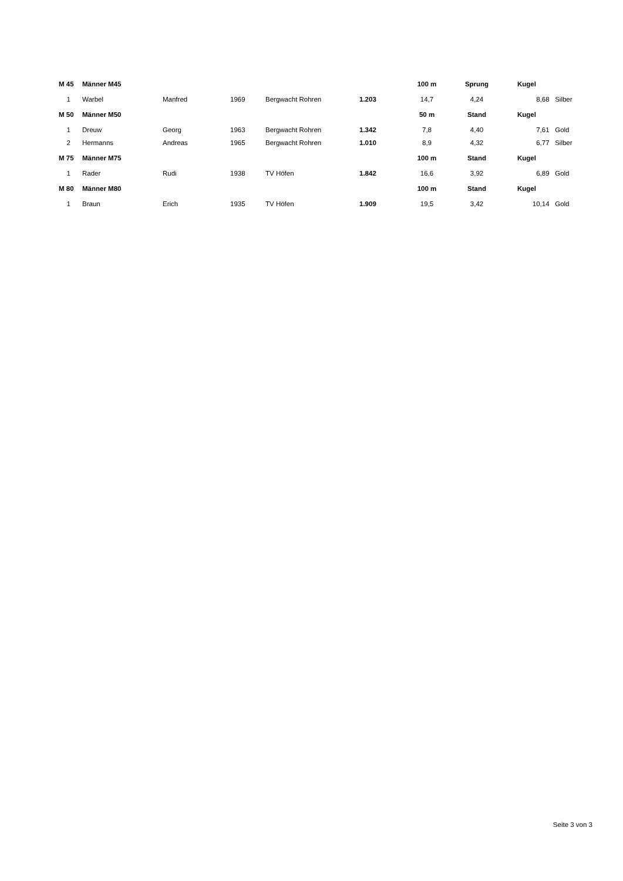| M 45 | | Männer M45 | | | | | 100 m | Sprung | Kugel | |
| --- | --- | --- | --- | --- | --- | --- | --- | --- | --- | --- |
| 1 | | Warbel | Manfred | 1969 | Bergwacht Rohren | 1.203 | 14,7 | 4,24 | 8,68 | Silber |
| M 50 | | Männer M50 | | | | | 50 m | Stand | Kugel | |
| 1 | | Dreuw | Georg | 1963 | Bergwacht Rohren | 1.342 | 7,8 | 4,40 | 7,61 | Gold |
| 2 | | Hermanns | Andreas | 1965 | Bergwacht Rohren | 1.010 | 8,9 | 4,32 | 6,77 | Silber |
| M 75 | | Männer M75 | | | | | 100 m | Stand | Kugel | |
| 1 | | Rader | Rudi | 1938 | TV Höfen | 1.842 | 16,6 | 3,92 | 6,89 | Gold |
| M 80 | | Männer M80 | | | | | 100 m | Stand | Kugel | |
| 1 | | Braun | Erich | 1935 | TV Höfen | 1.909 | 19,5 | 3,42 | 10,14 | Gold |
Seite 3 von 3